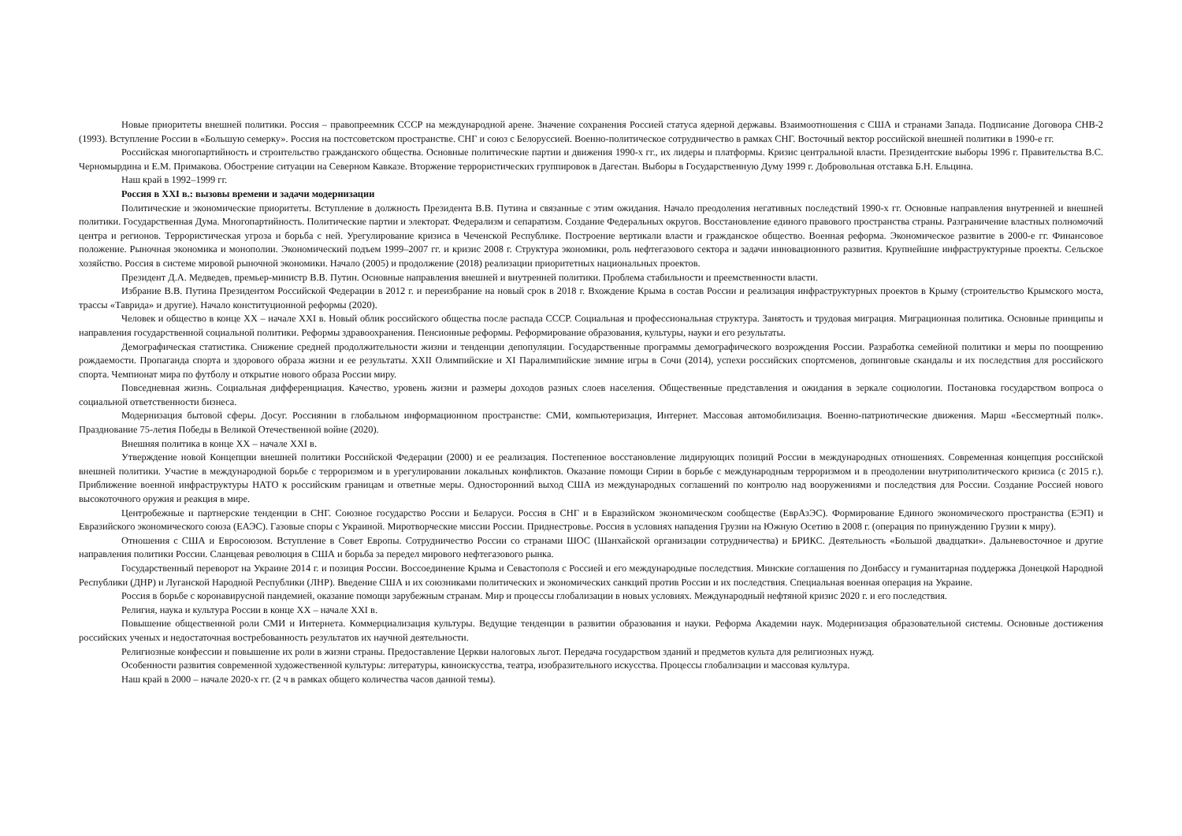Новые приоритеты внешней политики. Россия – правопреемник СССР на международной арене. Значение сохранения Россией статуса ядерной державы. Взаимоотношения с США и странами Запада. Подписание Договора СНВ-2 (1993). Вступление России в «Большую семерку». Россия на постсоветском пространстве. СНГ и союз с Белоруссией. Военно-политическое сотрудничество в рамках СНГ. Восточный вектор российской внешней политики в 1990-е гг.
Российская многопартийность и строительство гражданского общества. Основные политические партии и движения 1990-х гг., их лидеры и платформы. Кризис центральной власти. Президентские выборы 1996 г. Правительства В.С. Черномырдина и Е.М. Примакова. Обострение ситуации на Северном Кавказе. Вторжение террористических группировок в Дагестан. Выборы в Государственную Думу 1999 г. Добровольная отставка Б.Н. Ельцина.
Наш край в 1992–1999 гг.
Россия в XXI в.: вызовы времени и задачи модернизации
Политические и экономические приоритеты. Вступление в должность Президента В.В. Путина и связанные с этим ожидания. Начало преодоления негативных последствий 1990-х гг. Основные направления внутренней и внешней политики. Государственная Дума. Многопартийность. Политические партии и электорат. Федерализм и сепаратизм. Создание Федеральных округов. Восстановление единого правового пространства страны. Разграничение властных полномочий центра и регионов. Террористическая угроза и борьба с ней. Урегулирование кризиса в Чеченской Республике. Построение вертикали власти и гражданское общество. Военная реформа. Экономическое развитие в 2000-е гг. Финансовое положение. Рыночная экономика и монополии. Экономический подъем 1999–2007 гг. и кризис 2008 г. Структура экономики, роль нефтегазового сектора и задачи инновационного развития. Крупнейшие инфраструктурные проекты. Сельское хозяйство. Россия в системе мировой рыночной экономики. Начало (2005) и продолжение (2018) реализации приоритетных национальных проектов.
Президент Д.А. Медведев, премьер-министр В.В. Путин. Основные направления внешней и внутренней политики. Проблема стабильности и преемственности власти.
Избрание В.В. Путина Президентом Российской Федерации в 2012 г. и переизбрание на новый срок в 2018 г. Вхождение Крыма в состав России и реализация инфраструктурных проектов в Крыму (строительство Крымского моста, трассы «Таврида» и другие). Начало конституционной реформы (2020).
Человек и общество в конце XX – начале XXI в. Новый облик российского общества после распада СССР. Социальная и профессиональная структура. Занятость и трудовая миграция. Миграционная политика. Основные принципы и направления государственной социальной политики. Реформы здравоохранения. Пенсионные реформы. Реформирование образования, культуры, науки и его результаты.
Демографическая статистика. Снижение средней продолжительности жизни и тенденции депопуляции. Государственные программы демографического возрождения России. Разработка семейной политики и меры по поощрению рождаемости. Пропаганда спорта и здорового образа жизни и ее результаты. XXII Олимпийские и XI Паралимпийские зимние игры в Сочи (2014), успехи российских спортсменов, допинговые скандалы и их последствия для российского спорта. Чемпионат мира по футболу и открытие нового образа России миру.
Повседневная жизнь. Социальная дифференциация. Качество, уровень жизни и размеры доходов разных слоев населения. Общественные представления и ожидания в зеркале социологии. Постановка государством вопроса о социальной ответственности бизнеса.
Модернизация бытовой сферы. Досуг. Россиянин в глобальном информационном пространстве: СМИ, компьютеризация, Интернет. Массовая автомобилизация. Военно-патриотические движения. Марш «Бессмертный полк». Празднование 75-летия Победы в Великой Отечественной войне (2020).
Внешняя политика в конце XX – начале XXI в.
Утверждение новой Концепции внешней политики Российской Федерации (2000) и ее реализация. Постепенное восстановление лидирующих позиций России в международных отношениях. Современная концепция российской внешней политики. Участие в международной борьбе с терроризмом и в урегулировании локальных конфликтов. Оказание помощи Сирии в борьбе с международным терроризмом и в преодолении внутриполитического кризиса (с 2015 г.). Приближение военной инфраструктуры НАТО к российским границам и ответные меры. Односторонний выход США из международных соглашений по контролю над вооружениями и последствия для России. Создание Россией нового высокоточного оружия и реакция в мире.
Центробежные и партнерские тенденции в СНГ. Союзное государство России и Беларуси. Россия в СНГ и в Евразийском экономическом сообществе (ЕврАзЭС). Формирование Единого экономического пространства (ЕЭП) и Евразийского экономического союза (ЕАЭС). Газовые споры с Украиной. Миротворческие миссии России. Приднестровье. Россия в условиях нападения Грузии на Южную Осетию в 2008 г. (операция по принуждению Грузии к миру).
Отношения с США и Евросоюзом. Вступление в Совет Европы. Сотрудничество России со странами ШОС (Шанхайской организации сотрудничества) и БРИКС. Деятельность «Большой двадцатки». Дальневосточное и другие направления политики России. Сланцевая революция в США и борьба за передел мирового нефтегазового рынка.
Государственный переворот на Украине 2014 г. и позиция России. Воссоединение Крыма и Севастополя с Россией и его международные последствия. Минские соглашения по Донбассу и гуманитарная поддержка Донецкой Народной Республики (ДНР) и Луганской Народной Республики (ЛНР). Введение США и их союзниками политических и экономических санкций против России и их последствия. Специальная военная операция на Украине.
Россия в борьбе с коронавирусной пандемией, оказание помощи зарубежным странам. Мир и процессы глобализации в новых условиях. Международный нефтяной кризис 2020 г. и его последствия.
Религия, наука и культура России в конце XX – начале XXI в.
Повышение общественной роли СМИ и Интернета. Коммерциализация культуры. Ведущие тенденции в развитии образования и науки. Реформа Академии наук. Модернизация образовательной системы. Основные достижения российских ученых и недостаточная востребованность результатов их научной деятельности.
Религиозные конфессии и повышение их роли в жизни страны. Предоставление Церкви налоговых льгот. Передача государством зданий и предметов культа для религиозных нужд.
Особенности развития современной художественной культуры: литературы, киноискусства, театра, изобразительного искусства. Процессы глобализации и массовая культура.
Наш край в 2000 – начале 2020-х гг. (2 ч в рамках общего количества часов данной темы).